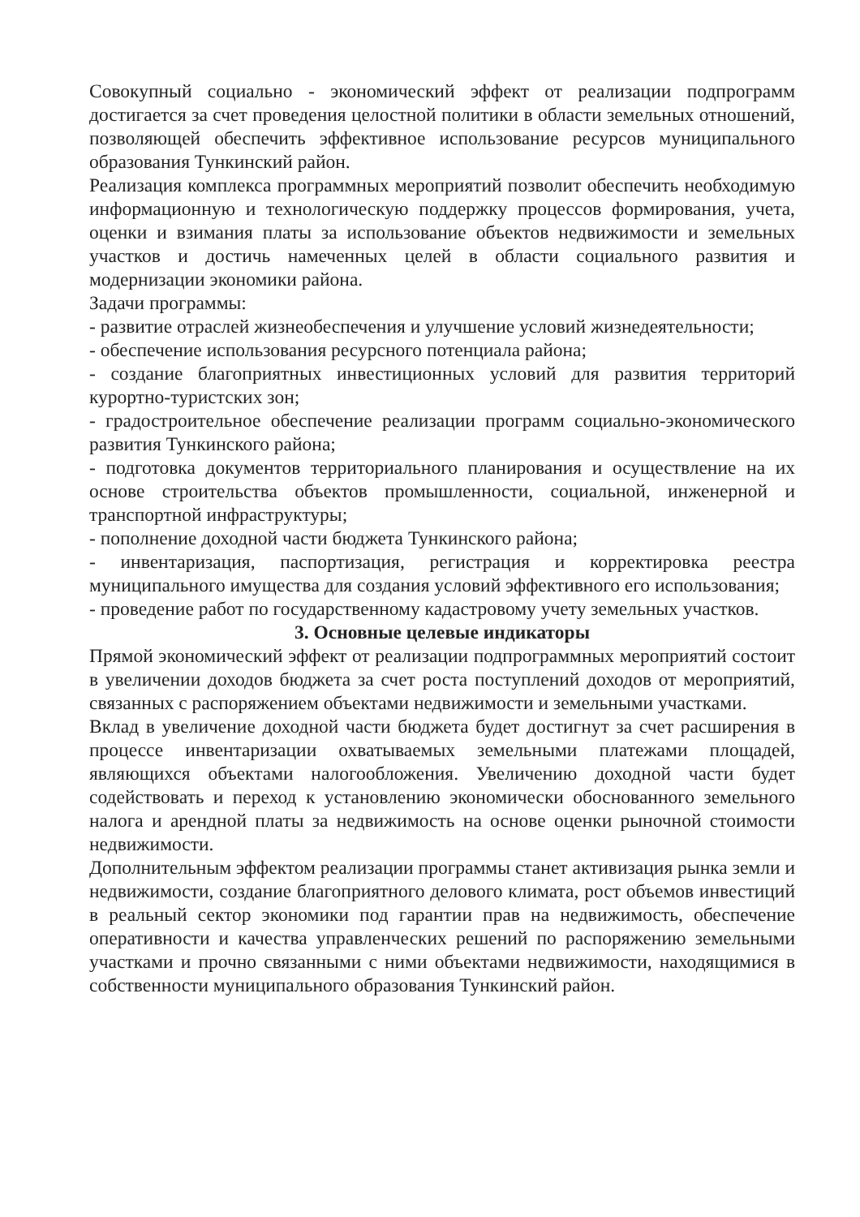Совокупный социально - экономический эффект от реализации подпрограмм достигается за счет проведения целостной политики в области земельных отношений, позволяющей обеспечить эффективное использование ресурсов муниципального образования Тункинский район.
Реализация комплекса программных мероприятий позволит обеспечить необходимую информационную и технологическую поддержку процессов формирования, учета, оценки и взимания платы за использование объектов недвижимости и земельных участков и достичь намеченных целей в области социального развития и модернизации экономики района.
Задачи программы:
- развитие отраслей жизнеобеспечения и улучшение условий жизнедеятельности;
- обеспечение использования ресурсного потенциала района;
- создание благоприятных инвестиционных условий для развития территорий курортно-туристских зон;
- градостроительное обеспечение реализации программ социально-экономического развития Тункинского района;
- подготовка документов территориального планирования и осуществление на их основе строительства объектов промышленности, социальной, инженерной и транспортной инфраструктуры;
- пополнение доходной части бюджета Тункинского района;
- инвентаризация, паспортизация, регистрация и корректировка реестра муниципального имущества для создания условий эффективного его использования;
- проведение работ по государственному кадастровому учету земельных участков.
3. Основные целевые индикаторы
Прямой экономический эффект от реализации подпрограммных мероприятий состоит в увеличении доходов бюджета за счет роста поступлений доходов от мероприятий, связанных с распоряжением объектами недвижимости и земельными участками.
Вклад в увеличение доходной части бюджета будет достигнут за счет расширения в процессе инвентаризации охватываемых земельными платежами площадей, являющихся объектами налогообложения. Увеличению доходной части будет содействовать и переход к установлению экономически обоснованного земельного налога и арендной платы за недвижимость на основе оценки рыночной стоимости недвижимости.
Дополнительным эффектом реализации программы станет активизация рынка земли и недвижимости, создание благоприятного делового климата, рост объемов инвестиций в реальный сектор экономики под гарантии прав на недвижимость, обеспечение оперативности и качества управленческих решений по распоряжению земельными участками и прочно связанными с ними объектами недвижимости, находящимися в собственности муниципального образования Тункинский район.